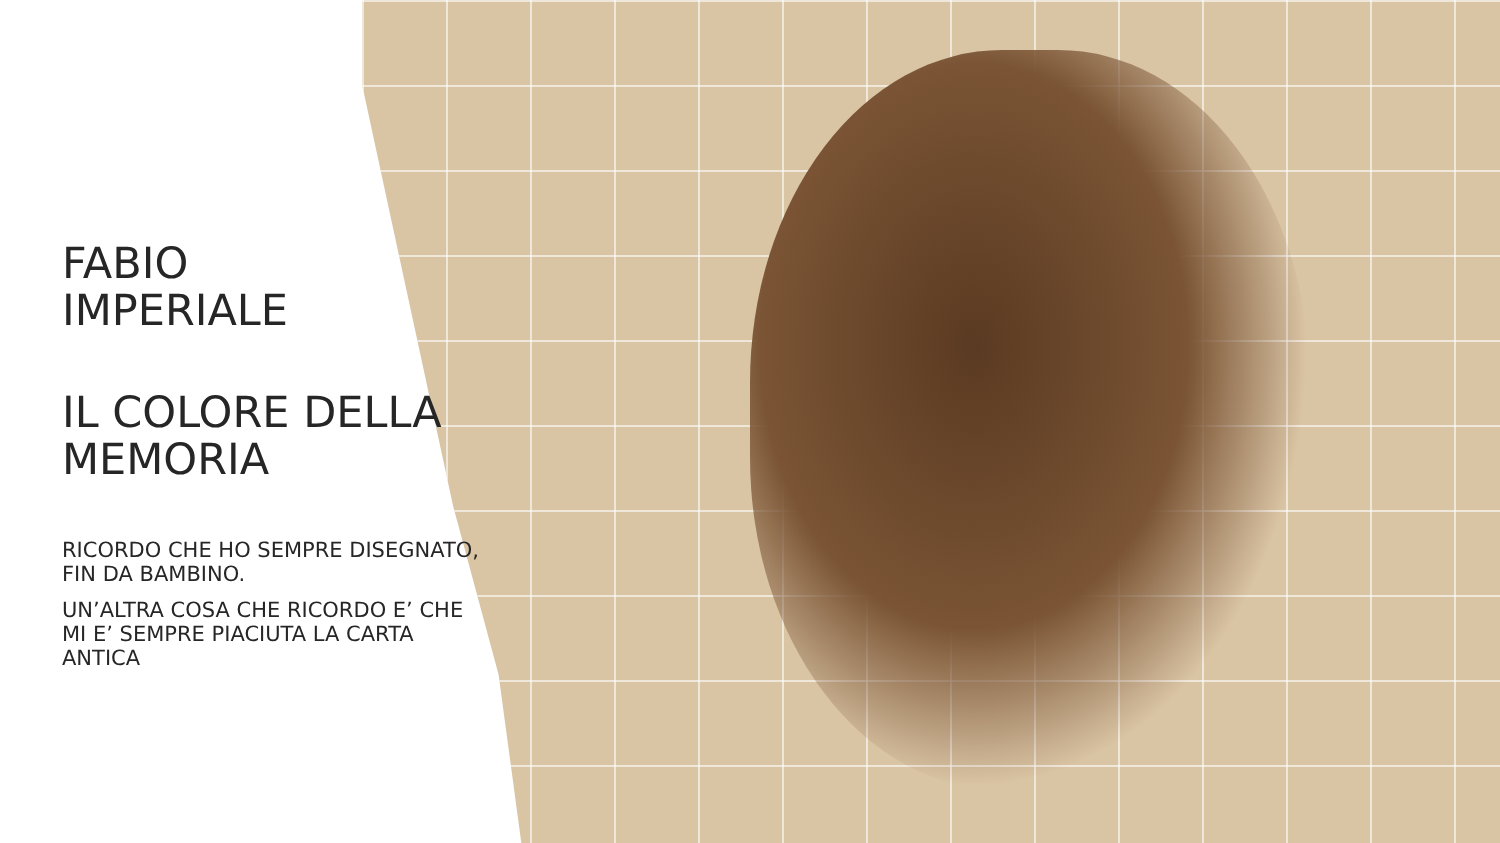FABIO
IMPERIALE
IL COLORE DELLA MEMORIA
RICORDO CHE HO SEMPRE DISEGNATO, FIN DA BAMBINO.
UN’ALTRA COSA CHE RICORDO E’ CHE MI E’ SEMPRE PIACIUTA LA CARTA ANTICA